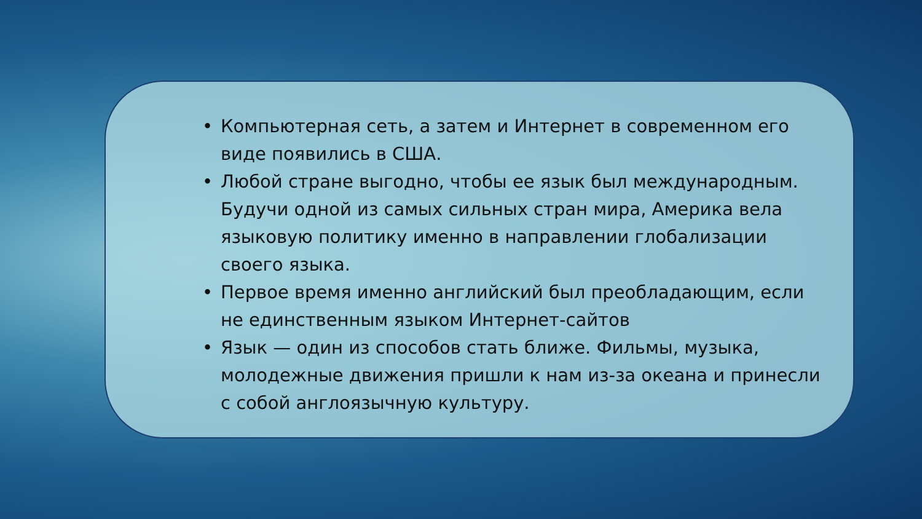• Компьютерная сеть, а затем и Интернет в современном его виде появились в США.
• Любой стране выгодно, чтобы ее язык был международным. Будучи одной из самых сильных стран мира, Америка вела языковую политику именно в направлении глобализации своего языка.
• Первое время именно английский был преобладающим, если не единственным языком Интернет-сайтов
• Язык — один из способов стать ближе. Фильмы, музыка, молодежные движения пришли к нам из-за океана и принесли с собой англоязычную культуру.